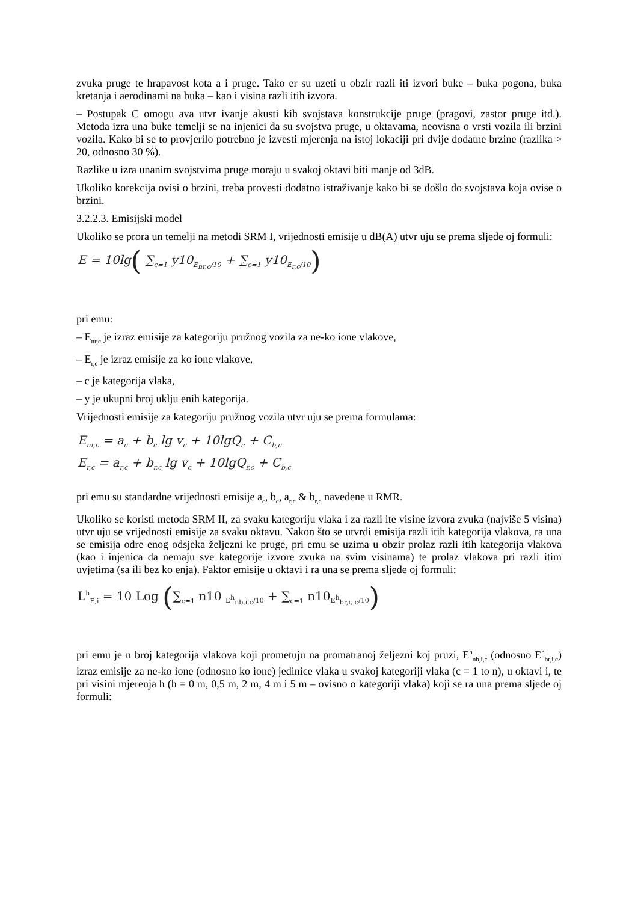zvuka pruge te hrapavost kota a i pruge. Tako er su uzeti u obzir razli iti izvori buke – buka pogona, buka kretanja i aerodinami na buka – kao i visina razli itih izvora.
– Postupak C omogu ava utvr ivanje akusti kih svojstava konstrukcije pruge (pragovi, zastor pruge itd.). Metoda izra una buke temelji se na injenici da su svojstva pruge, u oktavama, neovisna o vrsti vozila ili brzini vozila. Kako bi se to provjerilo potrebno je izvesti mjerenja na istoj lokaciji pri dvije dodatne brzine (razlika > 20, odnosno 30 %).
Razlike u izra unanim svojstvima pruge moraju u svakoj oktavi biti manje od 3dB.
Ukoliko korekcija ovisi o brzini, treba provesti dodatno istraživanje kako bi se došlo do svojstava koja ovise o brzini.
3.2.2.3. Emisijski model
Ukoliko se prora un temelji na metodi SRM I, vrijednosti emisije u dB(A) utvr uju se prema sljede oj formuli:
E = 10lg( ∑<sub>c=1</sub> y10<sub>E<sub>nr,c</sub>/10</sub> + ∑<sub>c=1</sub> y10<sub>E<sub>r,c</sub>/10</sub>)
pri emu:
– E<sub>nr,c</sub> je izraz emisije za kategoriju pružnog vozila za ne-ko ione vlakove,
– E<sub>r,c</sub> je izraz emisije za ko ione vlakove,
– c je kategorija vlaka,
– y je ukupni broj uklju enih kategorija.
Vrijednosti emisije za kategoriju pružnog vozila utvr uju se prema formulama:
E<sub>nr,c</sub> = a<sub>c</sub> + b<sub>c</sub> lg v<sub>c</sub> + 10lgQ<sub>c</sub> + C<sub>b,c</sub>
E<sub>r,c</sub> = a<sub>r,c</sub> + b<sub>r,c</sub> lg v<sub>c</sub> + 10lgQ<sub>r,c</sub> + C<sub>b,c</sub>
pri emu su standardne vrijednosti emisije a<sub>c</sub>, b<sub>c</sub>, a<sub>r,c</sub> & b<sub>r,c</sub> navedene u RMR.
Ukoliko se koristi metoda SRM II, za svaku kategoriju vlaka i za razli ite visine izvora zvuka (najviše 5 visina) utvr uju se vrijednosti emisije za svaku oktavu. Nakon što se utvrdi emisija razli itih kategorija vlakova, ra una se emisija odre enog odsjeka željezni ke pruge, pri emu se uzima u obzir prolaz razli itih kategorija vlakova (kao i injenica da nemaju sve kategorije izvore zvuka na svim visinama) te prolaz vlakova pri razli itim uvjetima (sa ili bez ko enja). Faktor emisije u oktavi i ra una se prema sljede oj formuli:
L<sup>h</sup><sub>E,i</sub> = 10 Log (∑<sub>c=1</sub> n10 <sub>E<sup>h</sup><sub>nb,i,c</sub>/10</sub> + ∑<sub>c=1</sub> n10<sub>E<sup>h</sup><sub>br,i, c</sub>/10</sub>)
pri emu je n broj kategorija vlakova koji prometuju na promatranoj željezni koj pruzi, E<sup>h</sup><sub>nb,i,c</sub> (odnosno E<sup>h</sup><sub>br,i,c</sub>) izraz emisije za ne-ko ione (odnosno ko ione) jedinice vlaka u svakoj kategoriji vlaka (c = 1 to n), u oktavi i, te pri visini mjerenja h (h = 0 m, 0,5 m, 2 m, 4 m i 5 m – ovisno o kategoriji vlaka) koji se ra una prema sljede oj formuli: